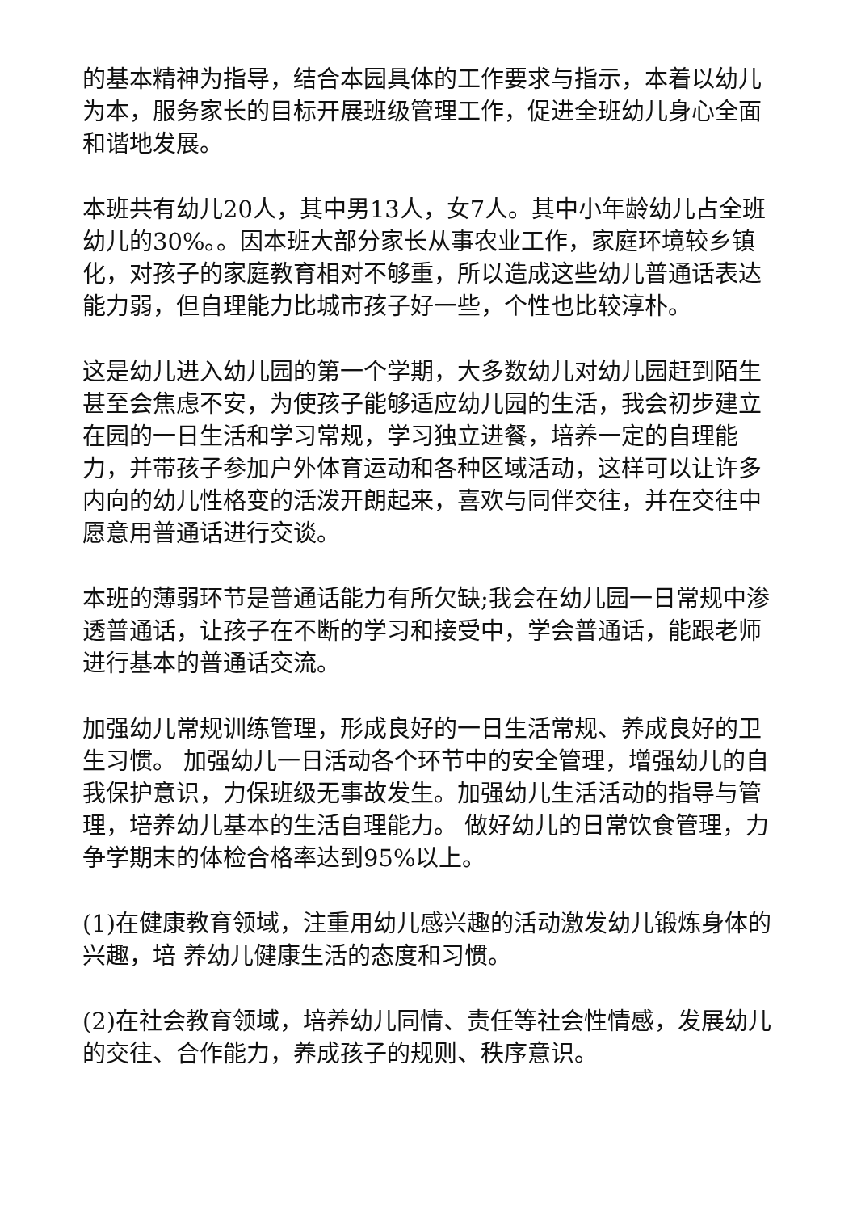的基本精神为指导，结合本园具体的工作要求与指示，本着以幼儿为本，服务家长的目标开展班级管理工作，促进全班幼儿身心全面和谐地发展。
本班共有幼儿20人，其中男13人，女7人。其中小年龄幼儿占全班幼儿的30%。。因本班大部分家长从事农业工作，家庭环境较乡镇化，对孩子的家庭教育相对不够重，所以造成这些幼儿普通话表达能力弱，但自理能力比城市孩子好一些，个性也比较淳朴。
这是幼儿进入幼儿园的第一个学期，大多数幼儿对幼儿园赶到陌生甚至会焦虑不安，为使孩子能够适应幼儿园的生活，我会初步建立在园的一日生活和学习常规，学习独立进餐，培养一定的自理能力，并带孩子参加户外体育运动和各种区域活动，这样可以让许多内向的幼儿性格变的活泼开朗起来，喜欢与同伴交往，并在交往中愿意用普通话进行交谈。
本班的薄弱环节是普通话能力有所欠缺;我会在幼儿园一日常规中渗透普通话，让孩子在不断的学习和接受中，学会普通话，能跟老师进行基本的普通话交流。
加强幼儿常规训练管理，形成良好的一日生活常规、养成良好的卫生习惯。 加强幼儿一日活动各个环节中的安全管理，增强幼儿的自我保护意识，力保班级无事故发生。加强幼儿生活活动的指导与管理，培养幼儿基本的生活自理能力。 做好幼儿的日常饮食管理，力争学期末的体检合格率达到95%以上。
(1)在健康教育领域，注重用幼儿感兴趣的活动激发幼儿锻炼身体的兴趣，培 养幼儿健康生活的态度和习惯。
(2)在社会教育领域，培养幼儿同情、责任等社会性情感，发展幼儿的交往、合作能力，养成孩子的规则、秩序意识。